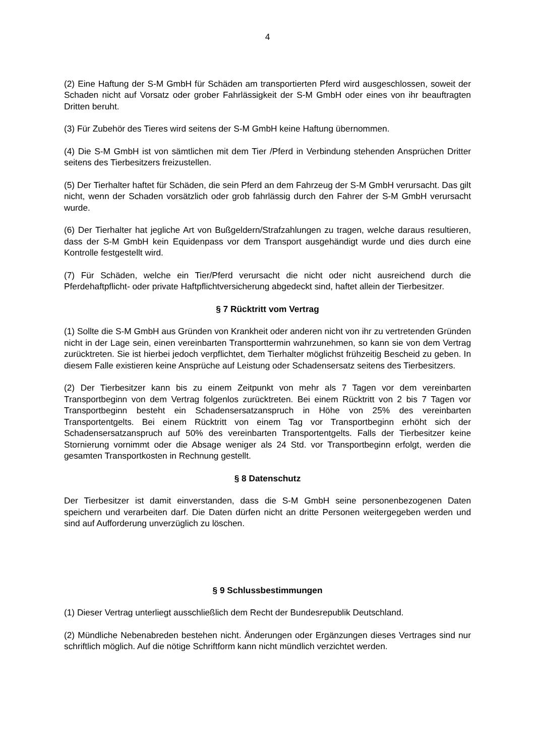4
(2) Eine Haftung der S-M GmbH für Schäden am transportierten Pferd wird ausgeschlossen, soweit der Schaden nicht auf Vorsatz oder grober Fahrlässigkeit der S-M GmbH oder eines von ihr beauftragten Dritten beruht.
(3) Für Zubehör des Tieres wird seitens der S-M GmbH keine Haftung übernommen.
(4) Die S-M GmbH ist von sämtlichen mit dem Tier /Pferd in Verbindung stehenden Ansprüchen Dritter seitens des Tierbesitzers freizustellen.
(5) Der Tierhalter haftet für Schäden, die sein Pferd an dem Fahrzeug der S-M GmbH verursacht. Das gilt nicht, wenn der Schaden vorsätzlich oder grob fahrlässig durch den Fahrer der S-M GmbH verursacht wurde.
(6) Der Tierhalter hat jegliche Art von Bußgeldern/Strafzahlungen zu tragen, welche daraus resultieren, dass der S-M GmbH kein Equidenpass vor dem Transport ausgehändigt wurde und dies durch eine Kontrolle festgestellt wird.
(7) Für Schäden, welche ein Tier/Pferd verursacht die nicht oder nicht ausreichend durch die Pferdehaftpflicht- oder private Haftpflichtversicherung abgedeckt sind, haftet allein der Tierbesitzer.
§ 7 Rücktritt vom Vertrag
(1) Sollte die S-M GmbH aus Gründen von Krankheit oder anderen nicht von ihr zu vertretenden Gründen nicht in der Lage sein, einen vereinbarten Transporttermin wahrzunehmen, so kann sie von dem Vertrag zurücktreten. Sie ist hierbei jedoch verpflichtet, dem Tierhalter möglichst frühzeitig Bescheid zu geben. In diesem Falle existieren keine Ansprüche auf Leistung oder Schadensersatz seitens des Tierbesitzers.
(2) Der Tierbesitzer kann bis zu einem Zeitpunkt von mehr als 7 Tagen vor dem vereinbarten Transportbeginn von dem Vertrag folgenlos zurücktreten. Bei einem Rücktritt von 2 bis 7 Tagen vor Transportbeginn besteht ein Schadensersatzanspruch in Höhe von 25% des vereinbarten Transportentgelts. Bei einem Rücktritt von einem Tag vor Transportbeginn erhöht sich der Schadensersatzanspruch auf 50% des vereinbarten Transportentgelts. Falls der Tierbesitzer keine Stornierung vornimmt oder die Absage weniger als 24 Std. vor Transportbeginn erfolgt, werden die gesamten Transportkosten in Rechnung gestellt.
§ 8 Datenschutz
Der Tierbesitzer ist damit einverstanden, dass die S-M GmbH seine personenbezogenen Daten speichern und verarbeiten darf. Die Daten dürfen nicht an dritte Personen weitergegeben werden und sind auf Aufforderung unverzüglich zu löschen.
§ 9 Schlussbestimmungen
(1) Dieser Vertrag unterliegt ausschließlich dem Recht der Bundesrepublik Deutschland.
(2) Mündliche Nebenabreden bestehen nicht. Änderungen oder Ergänzungen dieses Vertrages sind nur schriftlich möglich. Auf die nötige Schriftform kann nicht mündlich verzichtet werden.